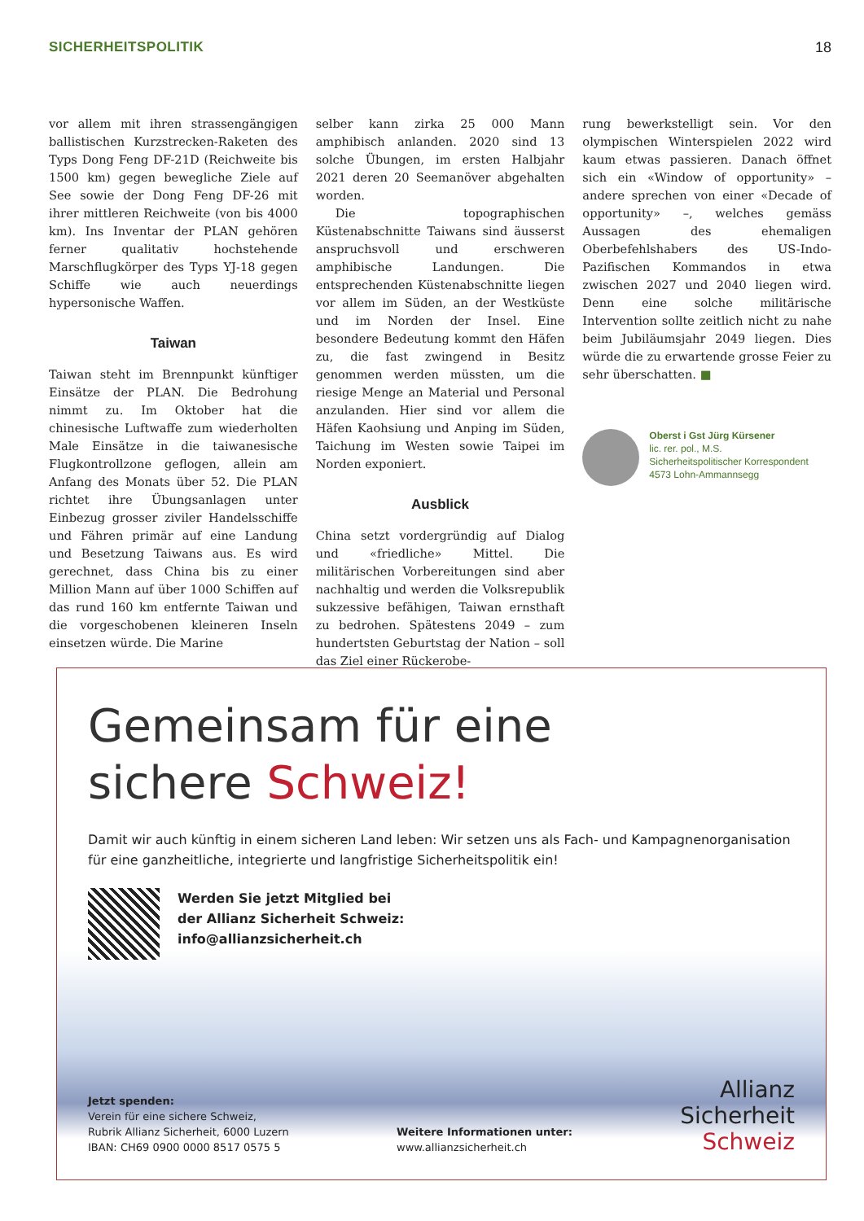SICHERHEITSPOLITIK 18
vor allem mit ihren strassengängigen ballistischen Kurzstrecken-Raketen des Typs Dong Feng DF-21D (Reichweite bis 1500 km) gegen bewegliche Ziele auf See sowie der Dong Feng DF-26 mit ihrer mittleren Reichweite (von bis 4000 km). Ins Inventar der PLAN gehören ferner qualitativ hochstehende Marschflugkörper des Typs YJ-18 gegen Schiffe wie auch neuerdings hypersonische Waffen.
Taiwan
Taiwan steht im Brennpunkt künftiger Einsätze der PLAN. Die Bedrohung nimmt zu. Im Oktober hat die chinesische Luftwaffe zum wiederholten Male Einsätze in die taiwanesische Flugkontrollzone geflogen, allein am Anfang des Monats über 52. Die PLAN richtet ihre Übungsanlagen unter Einbezug grosser ziviler Handelsschiffe und Fähren primär auf eine Landung und Besetzung Taiwans aus. Es wird gerechnet, dass China bis zu einer Million Mann auf über 1000 Schiffen auf das rund 160 km entfernte Taiwan und die vorgeschobenen kleineren Inseln einsetzen würde. Die Marine
selber kann zirka 25 000 Mann amphibisch anlanden. 2020 sind 13 solche Übungen, im ersten Halbjahr 2021 deren 20 Seemanöver abgehalten worden.
Die topographischen Küstenabschnitte Taiwans sind äusserst anspruchsvoll und erschweren amphibische Landungen. Die entsprechenden Küstenabschnitte liegen vor allem im Süden, an der Westküste und im Norden der Insel. Eine besondere Bedeutung kommt den Häfen zu, die fast zwingend in Besitz genommen werden müssten, um die riesige Menge an Material und Personal anzulanden. Hier sind vor allem die Häfen Kaohsiung und Anping im Süden, Taichung im Westen sowie Taipei im Norden exponiert.
Ausblick
China setzt vordergründig auf Dialog und «friedliche» Mittel. Die militärischen Vorbereitungen sind aber nachhaltig und werden die Volksrepublik sukzessive befähigen, Taiwan ernsthaft zu bedrohen. Spätestens 2049 – zum hundertsten Geburtstag der Nation – soll das Ziel einer Rückerobe-
rung bewerkstelligt sein. Vor den olympischen Winterspielen 2022 wird kaum etwas passieren. Danach öffnet sich ein «Window of opportunity» – andere sprechen von einer «Decade of opportunity» –, welches gemäss Aussagen des ehemaligen Oberbefehlshabers des US-Indo-Pazifischen Kommandos in etwa zwischen 2027 und 2040 liegen wird. Denn eine solche militärische Intervention sollte zeitlich nicht zu nahe beim Jubiläumsjahr 2049 liegen. Dies würde die zu erwartende grosse Feier zu sehr überschatten. ■
Oberst i Gst Jürg Kürsener
lic. rer. pol., M.S.
Sicherheitspolitischer Korrespondent
4573 Lohn-Ammannsegg
Gemeinsam für eine
sichere Schweiz!
Damit wir auch künftig in einem sicheren Land leben: Wir setzen uns als Fach- und Kampagnenorganisation für eine ganzheitliche, integrierte und langfristige Sicherheitspolitik ein!
Werden Sie jetzt Mitglied bei
der Allianz Sicherheit Schweiz:
info@allianzsicherheit.ch
Jetzt spenden:
Verein für eine sichere Schweiz,
Rubrik Allianz Sicherheit, 6000 Luzern
IBAN: CH69 0900 0000 8517 0575 5
Weitere Informationen unter:
www.allianzsicherheit.ch
Allianz
Sicherheit
Schweiz